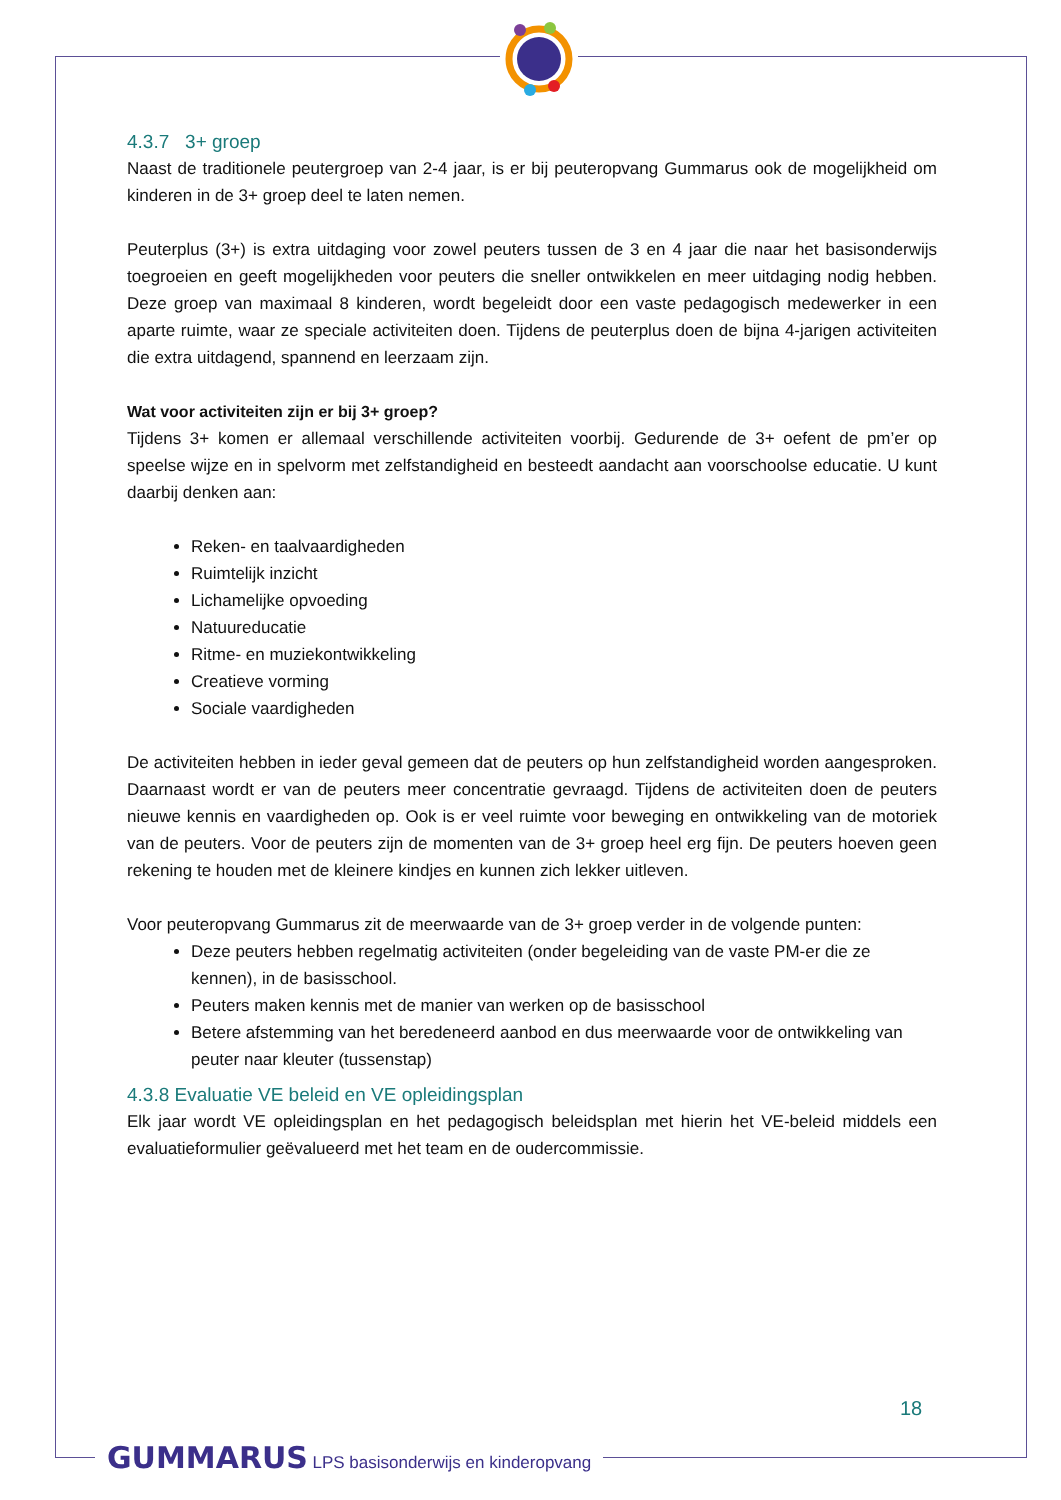4.3.7 3+ groep
Naast de traditionele peutergroep van 2-4 jaar, is er bij peuteropvang Gummarus ook de mogelijkheid om kinderen in de 3+ groep deel te laten nemen.
Peuterplus (3+) is extra uitdaging voor zowel peuters tussen de 3 en 4 jaar die naar het basisonderwijs toegroeien en geeft mogelijkheden voor peuters die sneller ontwikkelen en meer uitdaging nodig hebben. Deze groep van maximaal 8 kinderen, wordt begeleidt door een vaste pedagogisch medewerker in een aparte ruimte, waar ze speciale activiteiten doen. Tijdens de peuterplus doen de bijna 4-jarigen activiteiten die extra uitdagend, spannend en leerzaam zijn.
Wat voor activiteiten zijn er bij 3+ groep?
Tijdens 3+ komen er allemaal verschillende activiteiten voorbij. Gedurende de 3+ oefent de pm’er op speelse wijze en in spelvorm met zelfstandigheid en besteedt aandacht aan voorschoolse educatie. U kunt daarbij denken aan:
Reken- en taalvaardigheden
Ruimtelijk inzicht
Lichamelijke opvoeding
Natuureducatie
Ritme- en muziekontwikkeling
Creatieve vorming
Sociale vaardigheden
De activiteiten hebben in ieder geval gemeen dat de peuters op hun zelfstandigheid worden aangesproken. Daarnaast wordt er van de peuters meer concentratie gevraagd. Tijdens de activiteiten doen de peuters nieuwe kennis en vaardigheden op. Ook is er veel ruimte voor beweging en ontwikkeling van de motoriek van de peuters. Voor de peuters zijn de momenten van de 3+ groep heel erg fijn. De peuters hoeven geen rekening te houden met de kleinere kindjes en kunnen zich lekker uitleven.
Voor peuteropvang Gummarus zit de meerwaarde van de 3+ groep verder in de volgende punten:
Deze peuters hebben regelmatig activiteiten (onder begeleiding van de vaste PM-er die ze kennen), in de basisschool.
Peuters maken kennis met de manier van werken op de basisschool
Betere afstemming van het beredeneerd aanbod en dus meerwaarde voor de ontwikkeling van peuter naar kleuter (tussenstap)
4.3.8 Evaluatie VE beleid en VE opleidingsplan
Elk jaar wordt VE opleidingsplan en het pedagogisch beleidsplan met hierin het VE-beleid middels een evaluatieformulier geëvalueerd met het team en de oudercommissie.
18
GUMMARUS LPS basisonderwijs en kinderopvang